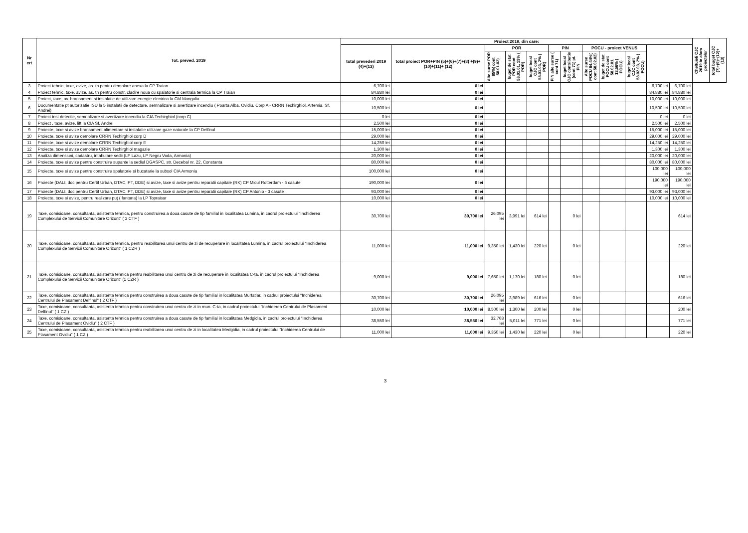| Nr crt | Tot. preved. 2019 | Proiect 2019, din care: | | | | | | | | | | | | Cheltuieli CJC 2019 in afara proiectelor | total buget CJC (7)+(9)+(12)+(13) |
| --- | --- | --- | --- | --- | --- | --- | --- | --- | --- | --- | --- | --- | --- | --- | --- |
| | | total prevederi 2019 (4)+(13) | total proiect POR+PIN (5)+(6)+(7)+(8) +(9)+(10)+(11)+ (12) | POR | | | PIN | | POCU - proiect VENUS | | | | | | |
| | | | | Alte surse POR 85%( cont 58.01.02) | buget de stat POR cont 58.01.01, 13% ( POR) | buget local CJC cont 58.01.03, 2% ( POR) | PIN alte surse ( cont 71) | buget local CJC contributie (cont 71) pt. PIN | Alte surse POCU 84,44%( cont 58.02.02) | buget de stat POCU cont 58.02.01, 13,56% ( POCU) | buget local CJC cont 58.02.03, 2% ( POCU) | | | | |
| 3 | Proiect tehnic, taxe, avize, as. th pentru demolare anexa la CP Traian | 6,700 lei | 0 lei | | | | | | | | | 6,700 lei | 6,700 lei | | |
| 4 | Proiect tehnic, taxe, avize, as. th pentru constr. cladire noua cu spalatorie si centrala termica la CP Traian | 84,880 lei | 0 lei | | | | | | | | | 84,880 lei | 84,880 lei | | |
| 5 | Proiect, taxe, av. bransament si instalatie de utilizare energie electrica la CM Mangalia | 10,000 lei | 0 lei | | | | | | | | | 10,000 lei | 10,000 lei | | |
| 6 | Documentatie pt autorizatie ISU la 5 instalatii de detectare, semnalizare si avertizare incendiu ( Poarta Alba, Ovidiu, Corp A - CRRN Techirghiol, Artemia, Sf. Andrei) | 10,500 lei | 0 lei | | | | | | | | | 10,500 lei | 10,500 lei | | |
| 7 | Proiect inst detectie, semnalizare si avertizare incendiu la CIA Techirghiol (corp C) | 0 lei | 0 lei | | | | | | | | | 0 lei | 0 lei | | |
| 8 | Proiect , taxe, avize, lift la CIA Sf. Andrei | 2,500 lei | 0 lei | | | | | | | | | 2,500 lei | 2,500 lei | | |
| 9 | Proiecte, taxe si avize bransament alimentare si instalatie utilizare gaze naturale la CP Delfinul | 15,000 lei | 0 lei | | | | | | | | | 15,000 lei | 15,000 lei | | |
| 10 | Proiecte, taxe si avize demolare CRRN Techirghiol corp D | 29,000 lei | 0 lei | | | | | | | | | 29,000 lei | 29,000 lei | | |
| 11 | Proiecte, taxe si avize demolare CRRN Techirghiol corp E | 14,250 lei | 0 lei | | | | | | | | | 14,250 lei | 14,250 lei | | |
| 12 | Proiecte, taxe si avize demolare CRRN Techirghiol magazie | 1,300 lei | 0 lei | | | | | | | | | 1,300 lei | 1,300 lei | | |
| 13 | Analiza dimensiuni, cadastru, intabulare sedii (LP Lazu, LP Negru Voda, Armonia) | 20,000 lei | 0 lei | | | | | | | | | 20,000 lei | 20,000 lei | | |
| 14 | Proiecte, taxe si avize pentru construire supante la sediul DGASPC, str. Decebal nr. 22, Constanta | 80,000 lei | 0 lei | | | | | | | | | 80,000 lei | 80,000 lei | | |
| 15 | Proiecte, taxe si avize pentru construire spalatorie si bucatarie la subsol CIA Armonia | 100,000 lei | 0 lei | | | | | | | | | 100,000 lei | 100,000 lei | | |
| 16 | Proiecte (DALI, doc pentru Certif Urban, DTAC, PT, DDE) si avize, taxe si avize pentru reparatii capitale (RK) CP Micul Rotterdam - 6 casute | 190,000 lei | 0 lei | | | | | | | | | 190,000 lei | 190,000 lei | | |
| 17 | Proiecte (DALI, doc pentru Certif Urban, DTAC, PT, DDE) si avize, taxe si avize pentru reparatii capitale (RK) CP Antonio - 3 casute | 93,000 lei | 0 lei | | | | | | | | | 93,000 lei | 93,000 lei | | |
| 18 | Proiecte, taxe si avize, pentru realizare puţ ( fantana) la LP Topraisar | 10,000 lei | 0 lei | | | | | | | | | 10,000 lei | 10,000 lei | | |
| 19 | Taxe, comisioane, consultanta, asistenta tehnica, pentru construirea a doua casute de tip familial in localitatea Lumina, in cadrul proiectului "Inchiderea Complexului de Servicii Comunitare Orizont" ( 2 CTF ) | 30,700 lei | 30,700 lei | 26,095 lei | 3,991 lei | 614 lei | | 0 lei | | | | | 614 lei | | |
| 20 | Taxe, comisioane, consultanta, asistenta tehnica, pentru reabilitarea unui centru de zi de recuperare in localitatea Lumina, in cadrul proiectului "Inchiderea Complexului de Servicii Comunitare Orizont" ( 1 CZR ) | 11,000 lei | 11,000 lei | 9,350 lei | 1,430 lei | 220 lei | | 0 lei | | | | | 220 lei | | |
| 21 | Taxe, comisioane, consultanta, asistenta tehnica pentru reabilitarea unui centru de zi de recuperare in localitatea C-ta, in cadrul proiectului "Inchiderea Complexului de Servicii Comunitare Orizont" (1 CZR ) | 9,000 lei | 9,000 lei | 7,650 lei | 1,170 lei | 180 lei | | 0 lei | | | | | 180 lei | | |
| 22 | Taxe, comisioane, consultanta, asistenta tehnica pentru construirea a doua casute de tip familial in localitatea Murfatlar, in cadrul proiectului "Inchiderea Centrului de Plasament Delfinul" ( 2 CTF ) | 30,700 lei | 30,700 lei | 26,095 lei | 3,989 lei | 616 lei | | 0 lei | | | | | 616 lei | | |
| 23 | Taxe, comisioane, consultanta, asistenta tehnica pentru construirea unui centru de zi in mun. C-ta, in cadrul proiectului "Inchiderea Centrului de Plasament Delfinul" ( 1 CZ ) | 10,000 lei | 10,000 lei | 8,500 lei | 1,300 lei | 200 lei | | 0 lei | | | | | 200 lei | | |
| 24 | Taxe, comisioane, consultanta, asistenta tehnica pentru construirea a doua casute de tip familial in localitatea Medgidia, in cadrul proiectului "Inchiderea Centrului de Plasament Ovidiu" ( 2 CTF ) | 38,550 lei | 38,550 lei | 32,768 lei | 5,011 lei | 771 lei | | 0 lei | | | | | 771 lei | | |
| 25 | Taxe, comisioane, consultanta, asistenta tehnica pentru reabilitarea unui centru de zi in localitatea Medgidia, in cadrul proiectului "Inchiderea Centrului de Plasament Ovidiu" ( 1 CZ ) | 11,000 lei | 11,000 lei | 9,350 lei | 1,430 lei | 220 lei | | 0 lei | | | | | 220 lei | | |
3